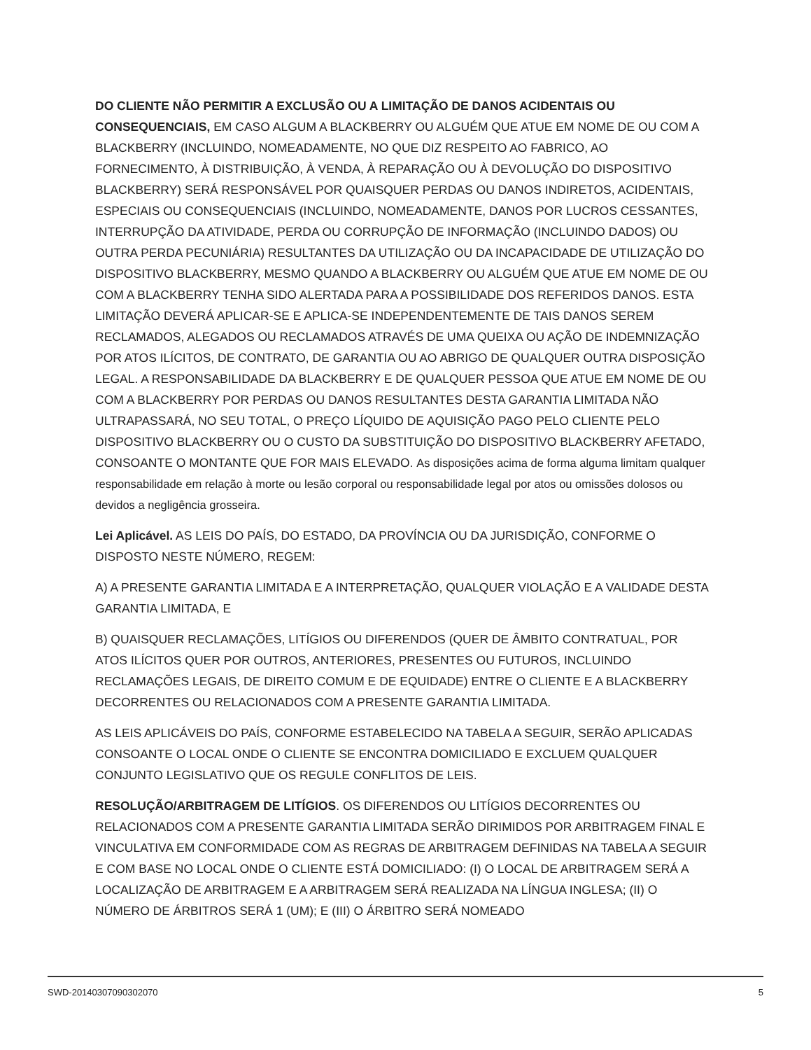DO CLIENTE NÃO PERMITIR A EXCLUSÃO OU A LIMITAÇÃO DE DANOS ACIDENTAIS OU CONSEQUENCIAIS, EM CASO ALGUM A BLACKBERRY OU ALGUÉM QUE ATUE EM NOME DE OU COM A BLACKBERRY (INCLUINDO, NOMEADAMENTE, NO QUE DIZ RESPEITO AO FABRICO, AO FORNECIMENTO, À DISTRIBUIÇÃO, À VENDA, À REPARAÇÃO OU À DEVOLUÇÃO DO DISPOSITIVO BLACKBERRY) SERÁ RESPONSÁVEL POR QUAISQUER PERDAS OU DANOS INDIRETOS, ACIDENTAIS, ESPECIAIS OU CONSEQUENCIAIS (INCLUINDO, NOMEADAMENTE, DANOS POR LUCROS CESSANTES, INTERRUPÇÃO DA ATIVIDADE, PERDA OU CORRUPÇÃO DE INFORMAÇÃO (INCLUINDO DADOS) OU OUTRA PERDA PECUNIÁRIA) RESULTANTES DA UTILIZAÇÃO OU DA INCAPACIDADE DE UTILIZAÇÃO DO DISPOSITIVO BLACKBERRY, MESMO QUANDO A BLACKBERRY OU ALGUÉM QUE ATUE EM NOME DE OU COM A BLACKBERRY TENHA SIDO ALERTADA PARA A POSSIBILIDADE DOS REFERIDOS DANOS. ESTA LIMITAÇÃO DEVERÁ APLICAR-SE E APLICA-SE INDEPENDENTEMENTE DE TAIS DANOS SEREM RECLAMADOS, ALEGADOS OU RECLAMADOS ATRAVÉS DE UMA QUEIXA OU AÇÃO DE INDEMNIZAÇÃO POR ATOS ILÍCITOS, DE CONTRATO, DE GARANTIA OU AO ABRIGO DE QUALQUER OUTRA DISPOSIÇÃO LEGAL. A RESPONSABILIDADE DA BLACKBERRY E DE QUALQUER PESSOA QUE ATUE EM NOME DE OU COM A BLACKBERRY POR PERDAS OU DANOS RESULTANTES DESTA GARANTIA LIMITADA NÃO ULTRAPASSARÁ, NO SEU TOTAL, O PREÇO LÍQUIDO DE AQUISIÇÃO PAGO PELO CLIENTE PELO DISPOSITIVO BLACKBERRY OU O CUSTO DA SUBSTITUIÇÃO DO DISPOSITIVO BLACKBERRY AFETADO, CONSOANTE O MONTANTE QUE FOR MAIS ELEVADO. As disposições acima de forma alguma limitam qualquer responsabilidade em relação à morte ou lesão corporal ou responsabilidade legal por atos ou omissões dolosos ou devidos a negligência grosseira.
Lei Aplicável. AS LEIS DO PAÍS, DO ESTADO, DA PROVÍNCIA OU DA JURISDIÇÃO, CONFORME O DISPOSTO NESTE NÚMERO, REGEM:
A) A PRESENTE GARANTIA LIMITADA E A INTERPRETAÇÃO, QUALQUER VIOLAÇÃO E A VALIDADE DESTA GARANTIA LIMITADA, E
B) QUAISQUER RECLAMAÇÕES, LITÍGIOS OU DIFERENDOS (QUER DE ÂMBITO CONTRATUAL, POR ATOS ILÍCITOS QUER POR OUTROS, ANTERIORES, PRESENTES OU FUTUROS, INCLUINDO RECLAMAÇÕES LEGAIS, DE DIREITO COMUM E DE EQUIDADE) ENTRE O CLIENTE E A BLACKBERRY DECORRENTES OU RELACIONADOS COM A PRESENTE GARANTIA LIMITADA.
AS LEIS APLICÁVEIS DO PAÍS, CONFORME ESTABELECIDO NA TABELA A SEGUIR, SERÃO APLICADAS CONSOANTE O LOCAL ONDE O CLIENTE SE ENCONTRA DOMICILIADO E EXCLUEM QUALQUER CONJUNTO LEGISLATIVO QUE OS REGULE CONFLITOS DE LEIS.
RESOLUÇÃO/ARBITRAGEM DE LITÍGIOS. OS DIFERENDOS OU LITÍGIOS DECORRENTES OU RELACIONADOS COM A PRESENTE GARANTIA LIMITADA SERÃO DIRIMIDOS POR ARBITRAGEM FINAL E VINCULATIVA EM CONFORMIDADE COM AS REGRAS DE ARBITRAGEM DEFINIDAS NA TABELA A SEGUIR E COM BASE NO LOCAL ONDE O CLIENTE ESTÁ DOMICILIADO: (I) O LOCAL DE ARBITRAGEM SERÁ A LOCALIZAÇÃO DE ARBITRAGEM E A ARBITRAGEM SERÁ REALIZADA NA LÍNGUA INGLESA; (II) O NÚMERO DE ÁRBITROS SERÁ 1 (UM); E (III) O ÁRBITRO SERÁ NOMEADO
SWD-20140307090302070 5